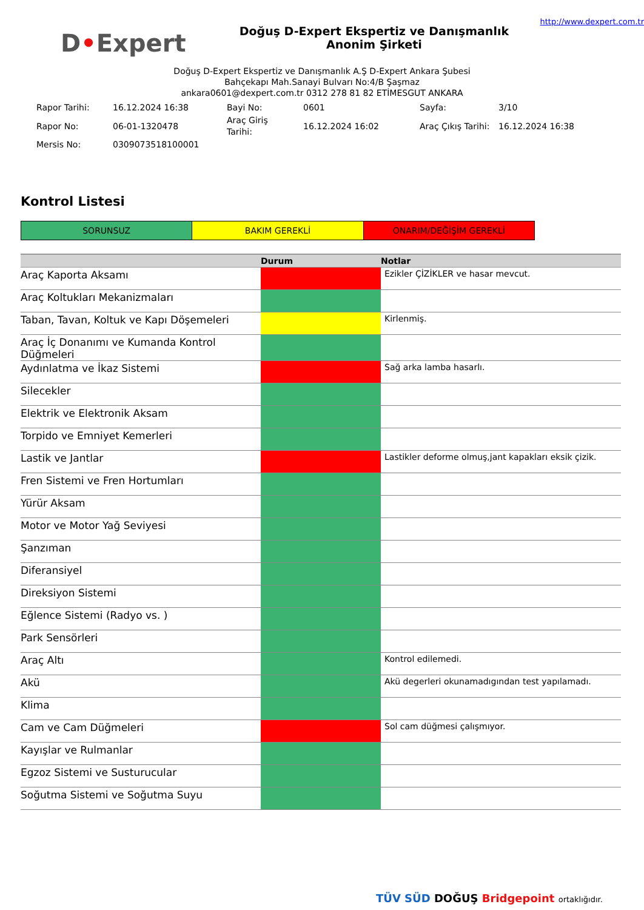D•Expert
Doğuş D-Expert Ekspertiz ve Danışmanlık Anonim Şirketi
http://www.dexpert.com.tr
Doğuş D-Expert Ekspertiz ve Danışmanlık A.Ş D-Expert Ankara Şubesi
Bahçekapı Mah.Sanayi Bulvarı No:4/B Şaşmaz
ankara0601@dexpert.com.tr 0312 278 81 82 ETİMESGUT ANKARA
| Rapor Tarihi: | 16.12.2024 16:38 | Bayi No: | 0601 | Sayfa: | 3/10 |
| Rapor No: | 06-01-1320478 | Araç Giriş Tarihi: | 16.12.2024 16:02 | Araç Çıkış Tarihi: | 16.12.2024 16:38 |
| Mersis No: | 0309073518100001 | | | | |
Kontrol Listesi
SORUNSUZ BAKIM GEREKLİ ONARIM/DEĞİŞİM GEREKLİ
| | Durum | Notlar |
| --- | --- | --- |
| Araç Kaporta Aksamı | | Ezikler ÇİZİKLER ve hasar mevcut. |
| Araç Koltukları Mekanizmaları | | |
| Taban, Tavan, Koltuk ve Kapı Döşemeleri | | Kirlenmiş. |
| Araç İç Donanımı ve Kumanda Kontrol Düğmeleri | | |
| Aydınlatma ve İkaz Sistemi | | Sağ arka lamba hasarlı. |
| Silecekler | | |
| Elektrik ve Elektronik Aksam | | |
| Torpido ve Emniyet Kemerleri | | |
| Lastik ve Jantlar | | Lastikler deforme olmuş,jant kapakları eksik çizik. |
| Fren Sistemi ve Fren Hortumları | | |
| Yürür Aksam | | |
| Motor ve Motor Yağ Seviyesi | | |
| Şanzıman | | |
| Diferansiyel | | |
| Direksiyon Sistemi | | |
| Eğlence Sistemi (Radyo vs. ) | | |
| Park Sensörleri | | |
| Araç Altı | | Kontrol edilemedi. |
| Akü | | Akü degerleri okunamadıgından test yapılamadı. |
| Klima | | |
| Cam ve Cam Düğmeleri | | Sol cam düğmesi çalışmıyor. |
| Kayışlar ve Rulmanlar | | |
| Egzoz Sistemi ve Susturucular | | |
| Soğutma Sistemi ve Soğutma Suyu | | |
TÜV SÜD DOĞUŞ Bridgepoint ortaklığıdır.